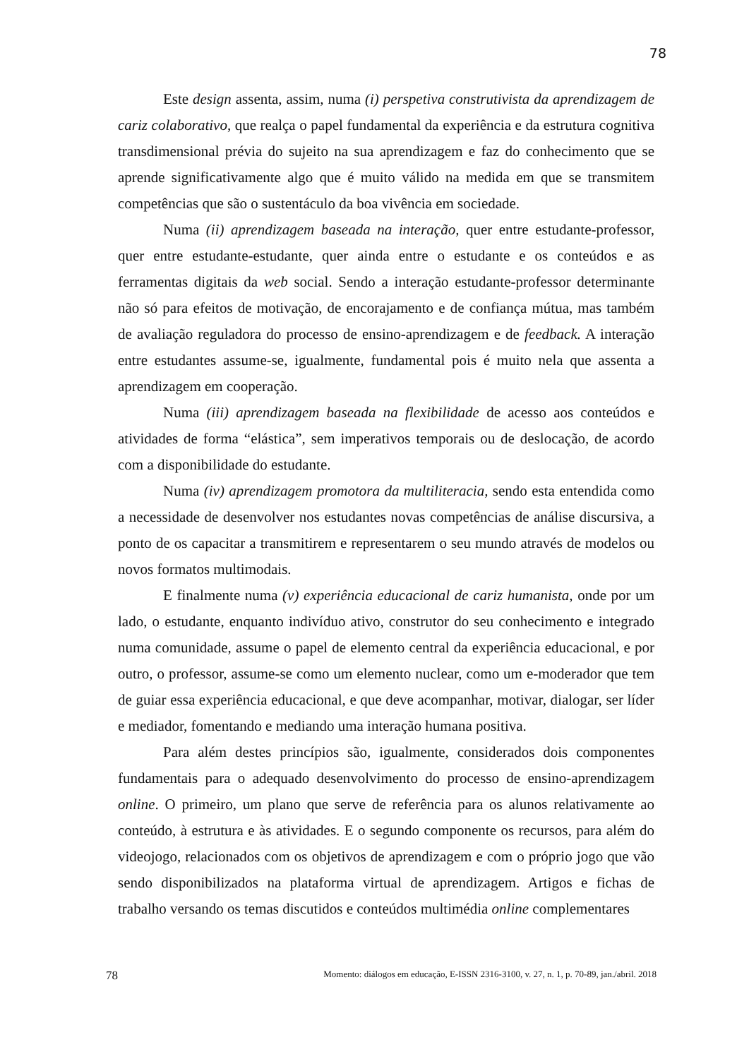78
Este design assenta, assim, numa (i) perspetiva construtivista da aprendizagem de cariz colaborativo, que realça o papel fundamental da experiência e da estrutura cognitiva transdimensional prévia do sujeito na sua aprendizagem e faz do conhecimento que se aprende significativamente algo que é muito válido na medida em que se transmitem competências que são o sustentáculo da boa vivência em sociedade.
Numa (ii) aprendizagem baseada na interação, quer entre estudante-professor, quer entre estudante-estudante, quer ainda entre o estudante e os conteúdos e as ferramentas digitais da web social. Sendo a interação estudante-professor determinante não só para efeitos de motivação, de encorajamento e de confiança mútua, mas também de avaliação reguladora do processo de ensino-aprendizagem e de feedback. A interação entre estudantes assume-se, igualmente, fundamental pois é muito nela que assenta a aprendizagem em cooperação.
Numa (iii) aprendizagem baseada na flexibilidade de acesso aos conteúdos e atividades de forma “elástica”, sem imperativos temporais ou de deslocação, de acordo com a disponibilidade do estudante.
Numa (iv) aprendizagem promotora da multiliteracia, sendo esta entendida como a necessidade de desenvolver nos estudantes novas competências de análise discursiva, a ponto de os capacitar a transmitirem e representarem o seu mundo através de modelos ou novos formatos multimodais.
E finalmente numa (v) experiência educacional de cariz humanista, onde por um lado, o estudante, enquanto indivíduo ativo, construtor do seu conhecimento e integrado numa comunidade, assume o papel de elemento central da experiência educacional, e por outro, o professor, assume-se como um elemento nuclear, como um e-moderador que tem de guiar essa experiência educacional, e que deve acompanhar, motivar, dialogar, ser líder e mediador, fomentando e mediando uma interação humana positiva.
Para além destes princípios são, igualmente, considerados dois componentes fundamentais para o adequado desenvolvimento do processo de ensino-aprendizagem online. O primeiro, um plano que serve de referência para os alunos relativamente ao conteúdo, à estrutura e às atividades. E o segundo componente os recursos, para além do videojogo, relacionados com os objetivos de aprendizagem e com o próprio jogo que vão sendo disponibilizados na plataforma virtual de aprendizagem. Artigos e fichas de trabalho versando os temas discutidos e conteúdos multimédia online complementares
78 Momento: diálogos em educação, E-ISSN 2316-3100, v. 27, n. 1, p. 70-89, jan./abril. 2018